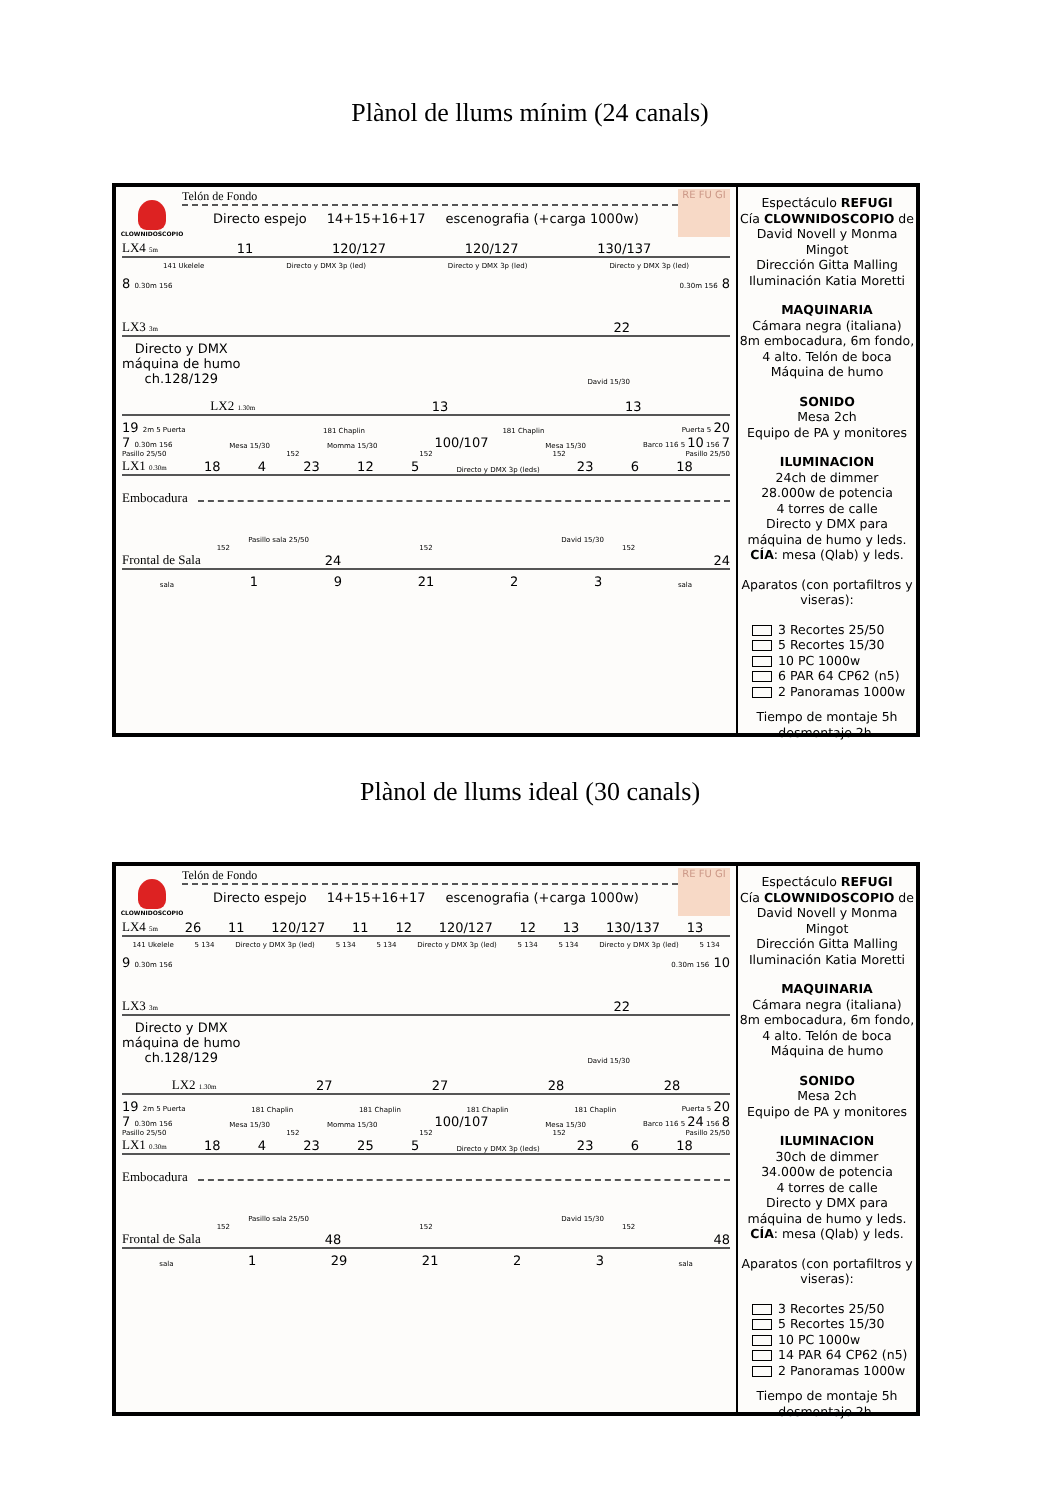Plànol de llums mínim (24 canals)
CLOWNIDOSCOPIO
Telón de Fondo
RE FU GI
Directo espejo 14+15+16+17 escenografia (+carga 1000w)
LX4 5m 11 120/127 120/127 130/137
141 Ukelele Directo y DMX 3p (led) Directo y DMX 3p (led) Directo y DMX 3p (led)
8 0.30m 156 0.30m 156 8
LX3 3m 22
Directo y DMX
máquina de humo
ch.128/129 David 15/30
LX2 1.30m 13 13
19 2m 5 Puerta 181 Chaplin 181 Chaplin Puerta 5 20
7 0.30m 156 Mesa 15/30 Momma 15/30 100/107 Mesa 15/30 Barco 116 5 10 156 7
Pasillo 25/50 152 152 152 Pasillo 25/50
LX1 0.30m 18 4 23 12 5 Directo y DMX 3p (leds) 23 6 18
Embocadura
Pasillo sala 25/50 David 15/30
152 152 152
Frontal de Sala 24 24
sala 1 9 21 2 3 sala
Espectáculo REFUGI
Cía CLOWNIDOSCOPIO de David Novell y Monma Mingot
Dirección Gitta Malling
Iluminación Katia Moretti
MAQUINARIA
Cámara negra (italiana)
8m embocadura, 6m fondo, 4 alto. Telón de boca
Máquina de humo
SONIDO
Mesa 2ch
Equipo de PA y monitores
ILUMINACION
24ch de dimmer
28.000w de potencia
4 torres de calle
Directo y DMX para máquina de humo y leds.
CÍA: mesa (Qlab) y leds.
Aparatos (con portafiltros y viseras):
3 Recortes 25/50
5 Recortes 15/30
10 PC 1000w
6 PAR 64 CP62 (n5)
2 Panoramas 1000w
Tiempo de montaje 5h
desmontaje 2h.
Plànol de llums ideal (30 canals)
CLOWNIDOSCOPIO
Telón de Fondo
RE FU GI
Directo espejo 14+15+16+17 escenografia (+carga 1000w)
LX4 5m 26 11 120/127 11 12 120/127 12 13 130/137 13
141 Ukelele 5 134 Directo y DMX 3p (led) 5 134 5 134 Directo y DMX 3p (led) 5 134 5 134 Directo y DMX 3p (led) 5 134
9 0.30m 156 0.30m 156 10
LX3 3m 22
Directo y DMX
máquina de humo
ch.128/129 David 15/30
LX2 1.30m 27 27 28 28
19 2m 5 Puerta 181 Chaplin 181 Chaplin 181 Chaplin 181 Chaplin Puerta 5 20
7 0.30m 156 Mesa 15/30 Momma 15/30 100/107 Mesa 15/30 Barco 116 5 24 156 8
Pasillo 25/50 152 152 152 Pasillo 25/50
LX1 0.30m 18 4 23 25 5 Directo y DMX 3p (leds) 23 6 18
Embocadura
Pasillo sala 25/50 David 15/30
152 152 152
Frontal de Sala 48 48
sala 1 29 21 2 3 sala
Espectáculo REFUGI
Cía CLOWNIDOSCOPIO de David Novell y Monma Mingot
Dirección Gitta Malling
Iluminación Katia Moretti
MAQUINARIA
Cámara negra (italiana)
8m embocadura, 6m fondo, 4 alto. Telón de boca
Máquina de humo
SONIDO
Mesa 2ch
Equipo de PA y monitores
ILUMINACION
30ch de dimmer
34.000w de potencia
4 torres de calle
Directo y DMX para máquina de humo y leds.
CÍA: mesa (Qlab) y leds.
Aparatos (con portafiltros y viseras):
3 Recortes 25/50
5 Recortes 15/30
10 PC 1000w
14 PAR 64 CP62 (n5)
2 Panoramas 1000w
Tiempo de montaje 5h
desmontaje 2h.